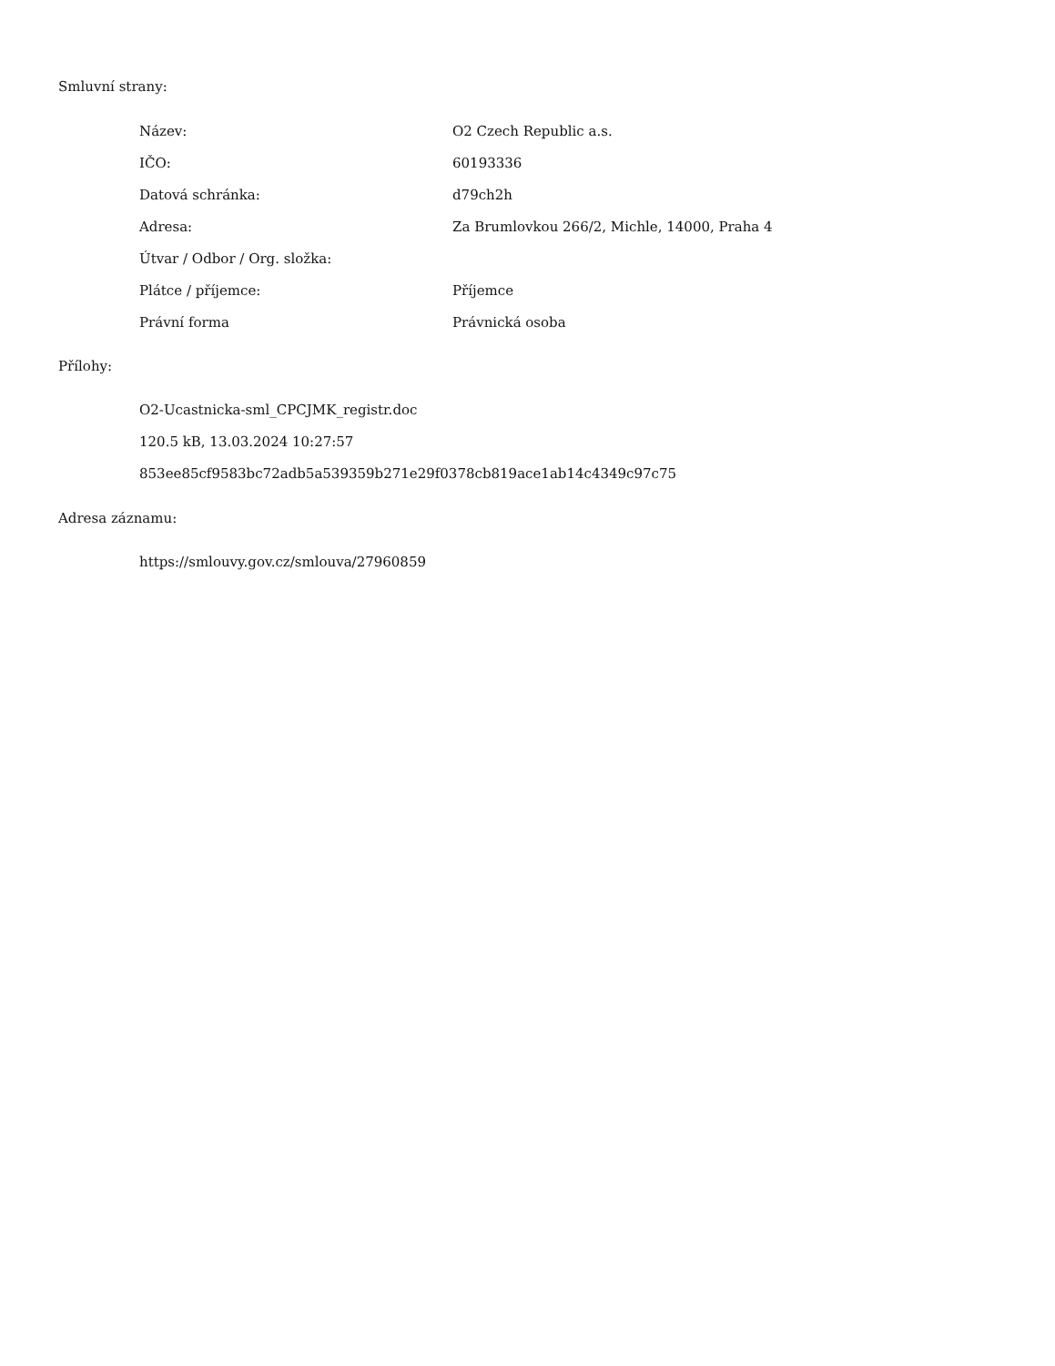Smluvní strany:
| Název: | O2 Czech Republic a.s. |
| IČO: | 60193336 |
| Datová schránka: | d79ch2h |
| Adresa: | Za Brumlovkou 266/2, Michle, 14000, Praha 4 |
| Útvar / Odbor / Org. složka: | |
| Plátce / příjemce: | Příjemce |
| Právní forma | Právnická osoba |
Přílohy:
O2-Ucastnicka-sml_CPCJMK_registr.doc
120.5 kB, 13.03.2024 10:27:57
853ee85cf9583bc72adb5a539359b271e29f0378cb819ace1ab14c4349c97c75
Adresa záznamu:
https://smlouvy.gov.cz/smlouva/27960859